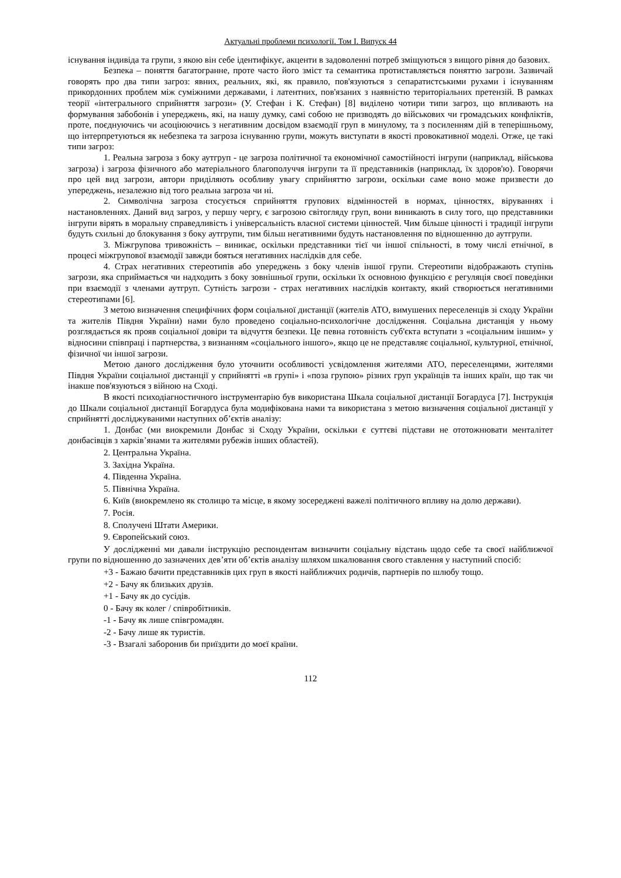Актуальні проблеми психології. Том І. Випуск 44
існування індивіда та групи, з якою він себе ідентифікує, акценти в задоволенні потреб зміщуються з вищого рівня до базових.
Безпека – поняття багатогранне, проте часто його зміст та семантика протиставляється поняттю загрози. Зазвичай говорять про два типи загроз: явних, реальних, які, як правило, пов'язуються з сепаратистськими рухами і існуванням прикордонних проблем між суміжними державами, і латентних, пов'язаних з наявністю територіальних претензій. В рамках теорії «інтегрального сприйняття загрози» (У. Стефан і К. Стефан) [8] виділено чотири типи загроз, що впливають на формування забобонів і упереджень, які, на нашу думку, самі собою не призводять до військових чи громадських конфліктів, проте, поєднуючись чи асоціюючись з негативним досвідом взаємодії груп в минулому, та з посиленням дій в теперішньому, що інтерпретуються як небезпека та загроза існуванню групи, можуть виступати в якості провокативної моделі. Отже, це такі типи загроз:
1. Реальна загроза з боку аутгруп - це загроза політичної та економічної самостійності інгрупи (наприклад, військова загроза) і загроза фізичного або матеріального благополуччя інгрупи та її представників (наприклад, їх здоров'ю). Говорячи про цей вид загрози, автори приділяють особливу увагу сприйняттю загрози, оскільки саме воно може призвести до упереджень, незалежно від того реальна загроза чи ні.
2. Символічна загроза стосується сприйняття групових відмінностей в нормах, цінностях, віруваннях і настановленнях. Даний вид загроз, у першу чергу, є загрозою світогляду груп, вони виникають в силу того, що представники інгрупи вірять в моральну справедливість і універсальність власної системи цінностей. Чим більше цінності і традиції інгрупи будуть схильні до блокування з боку аутгрупи, тим більш негативними будуть настановлення по відношенню до аутгрупи.
3. Міжгрупова тривожність – виникає, оскільки представники тієї чи іншої спільності, в тому числі етнічної, в процесі міжгрупової взаємодії завжди бояться негативних наслідків для себе.
4. Страх негативних стереотипів або упереджень з боку членів іншої групи. Стереотипи відображають ступінь загрози, яка сприймається чи надходить з боку зовнішньої групи, оскільки їх основною функцією є регуляція своєї поведінки при взаємодії з членами аутгруп. Сутність загрози - страх негативних наслідків контакту, який створюється негативними стереотипами [6].
З метою визначення специфічних форм соціальної дистанції (жителів АТО, вимушених переселенців зі сходу України та жителів Півдня України) нами було проведено соціально-психологічне дослідження. Соціальна дистанція у ньому розглядається як прояв соціальної довіри та відчуття безпеки. Це певна готовність суб'єкта вступати з «соціальним іншим» у відносини співпраці і партнерства, з визнанням «соціального іншого», якщо це не представляє соціальної, культурної, етнічної, фізичної чи іншої загрози.
Метою даного дослідження було уточнити особливості усвідомлення жителями АТО, переселенцями, жителями Півдня України соціальної дистанції у сприйнятті «в групі» і «поза групою» різних груп українців та інших країн, що так чи інакше пов'язуються з війною на Сході.
В якості психодіагностичного інструментарію був використана Шкала соціальної дистанції Богардуса [7]. Інструкція до Шкали соціальної дистанції Богардуса була модифікована нами та використана з метою визначення соціальної дистанції у сприйнятті досліджуваними наступних об’єктів аналізу:
1. Донбас (ми виокремили Донбас зі Сходу України, оскільки є суттєві підстави не ототожнювати менталітет донбасівців з харків’янами та жителями рубежів інших областей).
2. Центральна Україна.
3. Західна Україна.
4. Південна Україна.
5. Північна Україна.
6. Київ (виокремлено як столицю та місце, в якому зосереджені важелі політичного впливу на долю держави).
7. Росія.
8. Сполучені Штати Америки.
9. Європейський союз.
У дослідженні ми давали інструкцію респондентам визначити соціальну відстань щодо себе та своєї найближчої групи по відношенню до зазначених дев’яти об’єктів аналізу шляхом шкалювання свого ставлення у наступний спосіб:
+3 - Бажаю бачити представників цих груп в якості найближчих родичів, партнерів по шлюбу тощо.
+2 - Бачу як близьких друзів.
+1 - Бачу як до сусідів.
0 - Бачу як колег / співробітників.
-1 - Бачу як лише співгромадян.
-2 - Бачу лише як туристів.
-3 - Взагалі заборонив би приїздити до моєї країни.
112